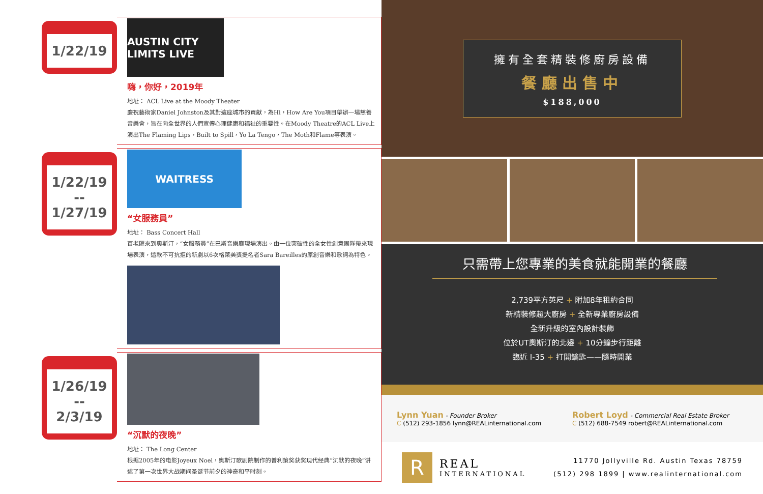1/22/19
AUSTIN CITY LIMITS LIVE
嗨，你好，2019年
地址： ACL Live at the Moody Theater
慶祝藝術家Daniel Johnston及其對這座城市的貢獻，為Hi，How Are You項目舉辦一場慈善音樂會，旨在向全世界的人們宣傳心理健康和福祉的重要性。在Moody Theatre的ACL Live上演出The Flaming Lips，Built to Spill，Yo La Tengo，The Moth和Flame等表演。
1/22/19
--
1/27/19
WAITRESS
“女服務員”
地址： Bass Concert Hall
百老匯來到奧斯汀，“女服務員”在巴斯音樂廳現場演出。由一位突破性的全女性創意團隊帶來現場表演，這款不可抗拒的新劇以6次格萊美獎提名者Sara Bareilles的原創音樂和歌詞為特色。
1/26/19
--
2/3/19
“沉默的夜晚”
地址： The Long Center
根据2005年的电影Joyeux Noel，奥斯汀歌剧院制作的普利策奖获奖现代经典“沉默的夜晚”讲述了第一次世界大战期间圣诞节前夕的神奇和平时刻。
擁有全套精裝修廚房設備
餐廳出售中
$188,000
只需帶上您專業的美食就能開業的餐廳
2,739平方英尺 + 附加8年租約合同
新精裝修超大廚房 + 全新專業廚房設備
全新升級的室內設計裝飾
位於UT奧斯汀的北邊 + 10分鐘步行距離
臨近 I-35 + 打開鑰匙——隨時開業
Lynn Yuan - Founder Broker
C (512) 293-1856 lynn@REALinternational.com
Robert Loyd - Commercial Real Estate Broker
C (512) 688-7549 robert@REALinternational.com
R
REAL
INTERNATIONAL
11770 Jollyville Rd. Austin Texas 78759
(512) 298 1899 | www.realinternational.com